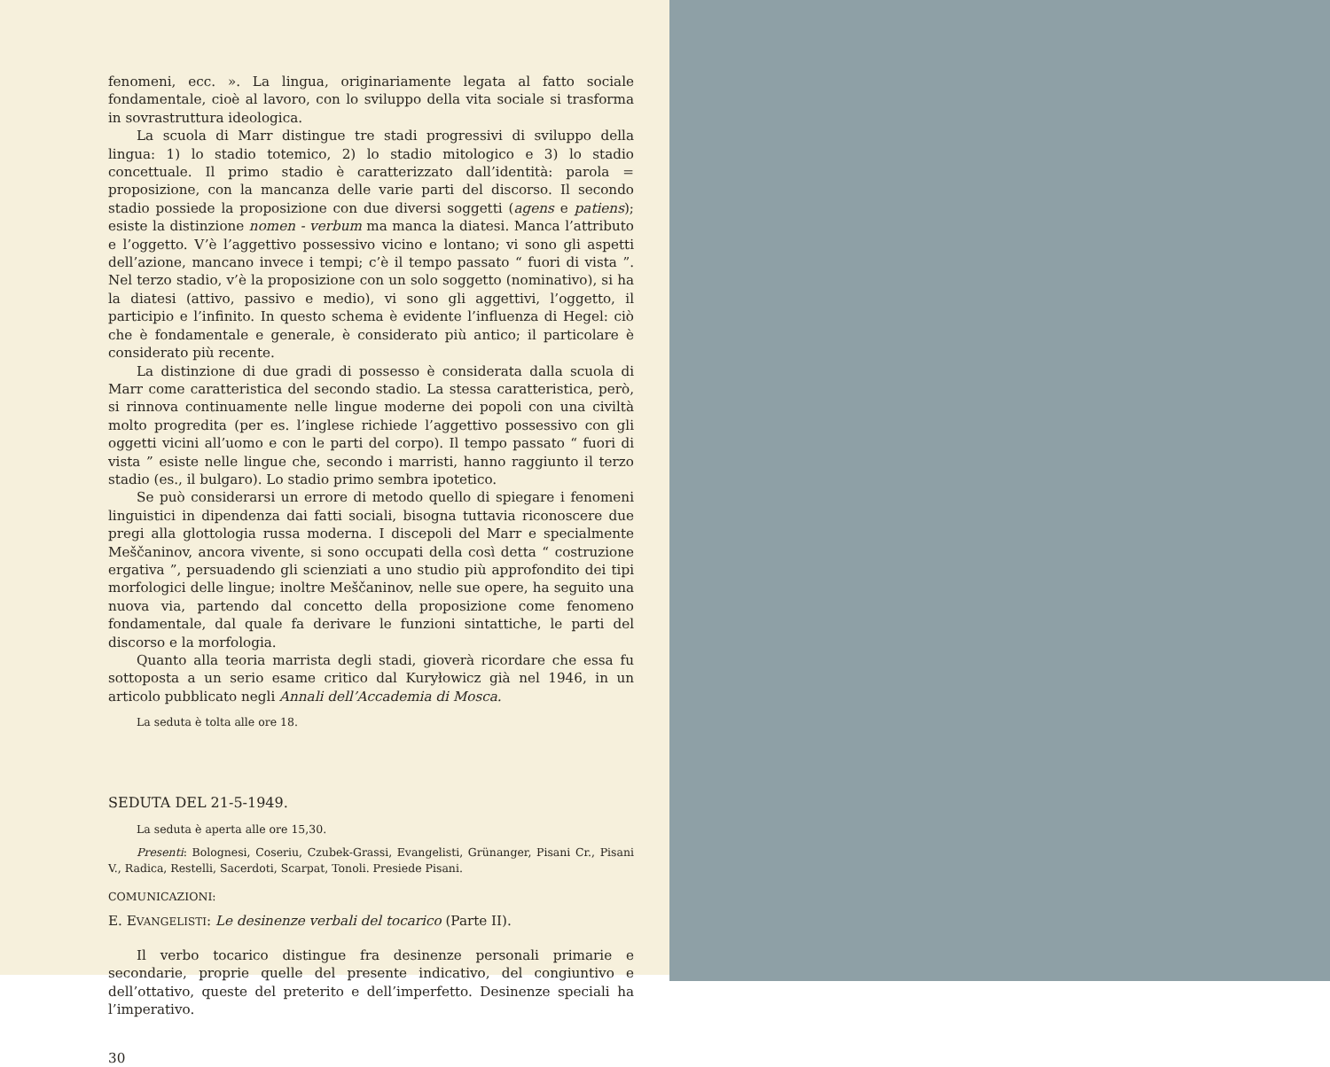fenomeni, ecc. ». La lingua, originariamente legata al fatto sociale fondamentale, cioè al lavoro, con lo sviluppo della vita sociale si trasforma in sovrastruttura ideologica.
La scuola di Marr distingue tre stadi progressivi di sviluppo della lingua: 1) lo stadio totemico, 2) lo stadio mitologico e 3) lo stadio concettuale. Il primo stadio è caratterizzato dall’identità: parola = proposizione, con la mancanza delle varie parti del discorso. Il secondo stadio possiede la proposizione con due diversi soggetti (agens e patiens); esiste la distinzione nomen - verbum ma manca la diatesi. Manca l’attributo e l’oggetto. V’è l’aggettivo possessivo vicino e lontano; vi sono gli aspetti dell’azione, mancano invece i tempi; c’è il tempo passato “ fuori di vista ”. Nel terzo stadio, v’è la proposizione con un solo soggetto (nominativo), si ha la diatesi (attivo, passivo e medio), vi sono gli aggettivi, l’oggetto, il participio e l’infinito. In questo schema è evidente l’influenza di Hegel: ciò che è fondamentale e generale, è considerato più antico; il particolare è considerato più recente.
La distinzione di due gradi di possesso è considerata dalla scuola di Marr come caratteristica del secondo stadio. La stessa caratteristica, però, si rinnova continuamente nelle lingue moderne dei popoli con una civiltà molto progredita (per es. l’inglese richiede l’aggettivo possessivo con gli oggetti vicini all’uomo e con le parti del corpo). Il tempo passato “ fuori di vista ” esiste nelle lingue che, secondo i marristi, hanno raggiunto il terzo stadio (es., il bulgaro). Lo stadio primo sembra ipotetico.
Se può considerarsi un errore di metodo quello di spiegare i fenomeni linguistici in dipendenza dai fatti sociali, bisogna tuttavia riconoscere due pregi alla glottologia russa moderna. I discepoli del Marr e specialmente Meščaninov, ancora vivente, si sono occupati della così detta “ costruzione ergativa ”, persuadendo gli scienziati a uno studio più approfondito dei tipi morfologici delle lingue; inoltre Meščaninov, nelle sue opere, ha seguito una nuova via, partendo dal concetto della proposizione come fenomeno fondamentale, dal quale fa derivare le funzioni sintattiche, le parti del discorso e la morfologia.
Quanto alla teoria marrista degli stadi, gioverà ricordare che essa fu sottoposta a un serio esame critico dal Kuryłowicz già nel 1946, in un articolo pubblicato negli Annali dell’Accademia di Mosca.
La seduta è tolta alle ore 18.
SEDUTA DEL 21-5-1949.
La seduta è aperta alle ore 15,30.
Presenti: Bolognesi, Coseriu, Czubek-Grassi, Evangelisti, Grünanger, Pisani Cr., Pisani V., Radica, Restelli, Sacerdoti, Scarpat, Tonoli. Presiede Pisani.
COMUNICAZIONI:
E. EVANGELISTI: Le desinenze verbali del tocarico (Parte II).
Il verbo tocarico distingue fra desinenze personali primarie e secondarie, proprie quelle del presente indicativo, del congiuntivo e dell’ottativo, queste del preterito e dell’imperfetto. Desinenze speciali ha l’imperativo.
30